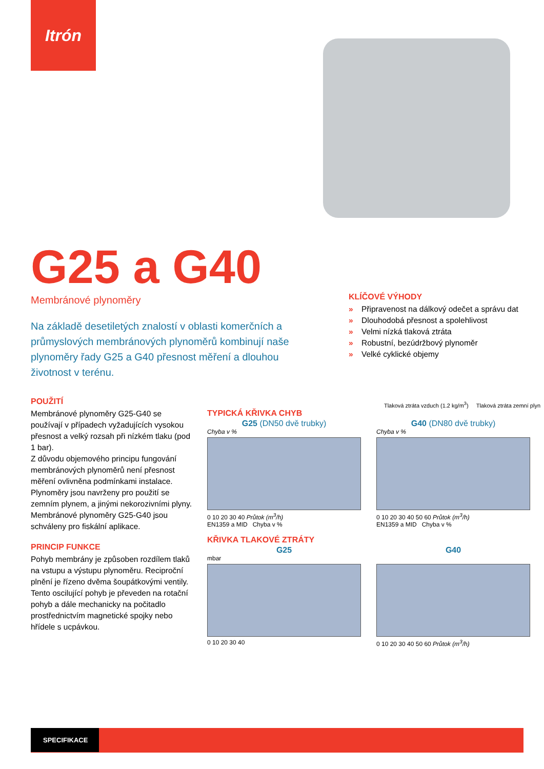Itrón
G25 a G40
Membránové plynoměry
Na základě desetiletých znalostí v oblasti komerčních a průmyslových membránových plynoměrů kombinují naše plynoměry řady G25 a G40 přesnost měření a dlouhou životnost v terénu.
KLÍČOVÉ VÝHODY
» Připravenost na dálkový odečet a správu dat
» Dlouhodobá přesnost a spolehlivost
» Velmi nízká tlaková ztráta
» Robustní, bezúdržbový plynoměr
» Velké cyklické objemy
POUŽITÍ
Membránové plynoměry G25-G40 se používají v případech vyžadujících vysokou přesnost a velký rozsah při nízkém tlaku (pod 1 bar).
Z důvodu objemového principu fungování membránových plynoměrů není přesnost měření ovlivněna podmínkami instalace.
Plynoměry jsou navrženy pro použití se zemním plynem, a jinými nekorozivními plyny.
Membránové plynoměry G25-G40 jsou schváleny pro fiskální aplikace.
PRINCIP FUNKCE
Pohyb membrány je způsoben rozdílem tlaků na vstupu a výstupu plynoměru. Reciproční plnění je řízeno dvěma šoupátkovými ventily. Tento oscilující pohyb je převeden na rotační pohyb a dále mechanicky na počitadlo prostřednictvím magnetické spojky nebo hřídele s ucpávkou.
Tlaková ztráta vzduch (1.2 kg/m<sup>3</sup>) Tlaková ztráta zemní plyn
TYPICKÁ KŘIVKA CHYB
G25 (DN50 dvě trubky)
Chyba v %
0 10 20 30 40 Průtok (m<sup>3</sup>/h)
EN1359 a MID Chyba v %
G40 (DN80 dvě trubky)
Chyba v %
0 10 20 30 40 50 60 Průtok (m<sup>3</sup>/h)
EN1359 a MID Chyba v %
KŘIVKA TLAKOVÉ ZTRÁTY
G25
mbar
0 10 20 30 40
G40
0 10 20 30 40 50 60 Průtok (m<sup>3</sup>/h)
SPECIFIKACE